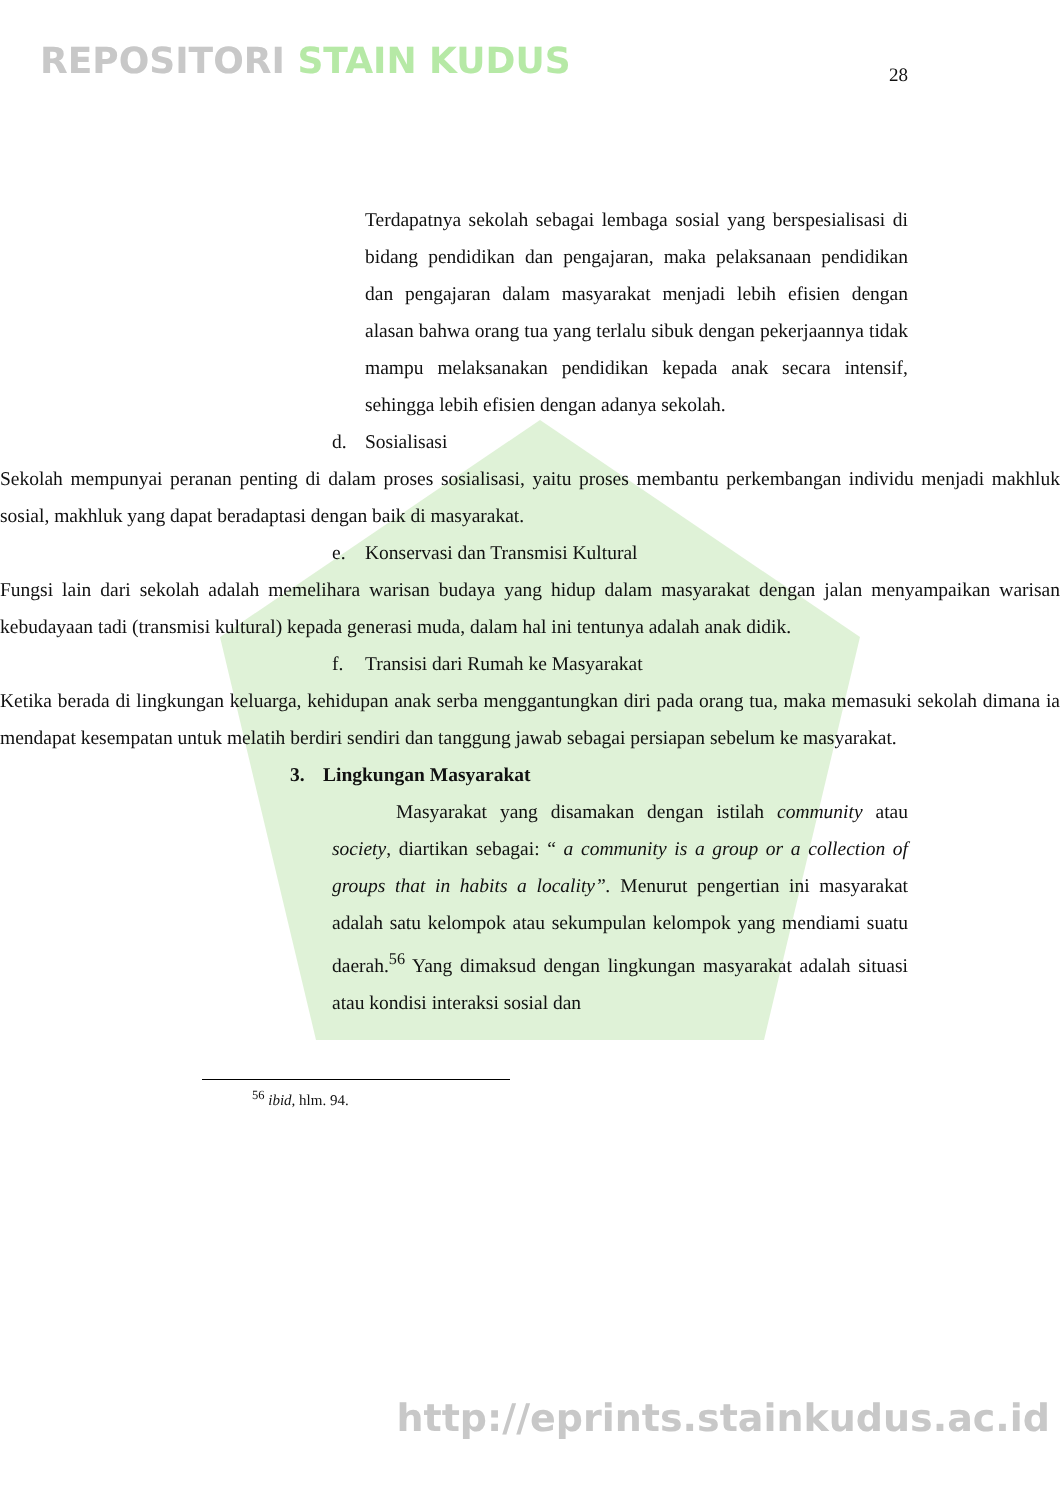REPOSITORI STAIN KUDUS
28
Terdapatnya sekolah sebagai lembaga sosial yang berspesialisasi di bidang pendidikan dan pengajaran, maka pelaksanaan pendidikan dan pengajaran dalam masyarakat menjadi lebih efisien dengan alasan bahwa orang tua yang terlalu sibuk dengan pekerjaannya tidak mampu melaksanakan pendidikan kepada anak secara intensif, sehingga lebih efisien dengan adanya sekolah.
d. Sosialisasi
Sekolah mempunyai peranan penting di dalam proses sosialisasi, yaitu proses membantu perkembangan individu menjadi makhluk sosial, makhluk yang dapat beradaptasi dengan baik di masyarakat.
e. Konservasi dan Transmisi Kultural
Fungsi lain dari sekolah adalah memelihara warisan budaya yang hidup dalam masyarakat dengan jalan menyampaikan warisan kebudayaan tadi (transmisi kultural) kepada generasi muda, dalam hal ini tentunya adalah anak didik.
f. Transisi dari Rumah ke Masyarakat
Ketika berada di lingkungan keluarga, kehidupan anak serba menggantungkan diri pada orang tua, maka memasuki sekolah dimana ia mendapat kesempatan untuk melatih berdiri sendiri dan tanggung jawab sebagai persiapan sebelum ke masyarakat.
3. Lingkungan Masyarakat
Masyarakat yang disamakan dengan istilah community atau society, diartikan sebagai: “ a community is a group or a collection of groups that in habits a locality”. Menurut pengertian ini masyarakat adalah satu kelompok atau sekumpulan kelompok yang mendiami suatu daerah.<sup>56</sup> Yang dimaksud dengan lingkungan masyarakat adalah situasi atau kondisi interaksi sosial dan
<sup>56</sup> ibid, hlm. 94.
http://eprints.stainkudus.ac.id